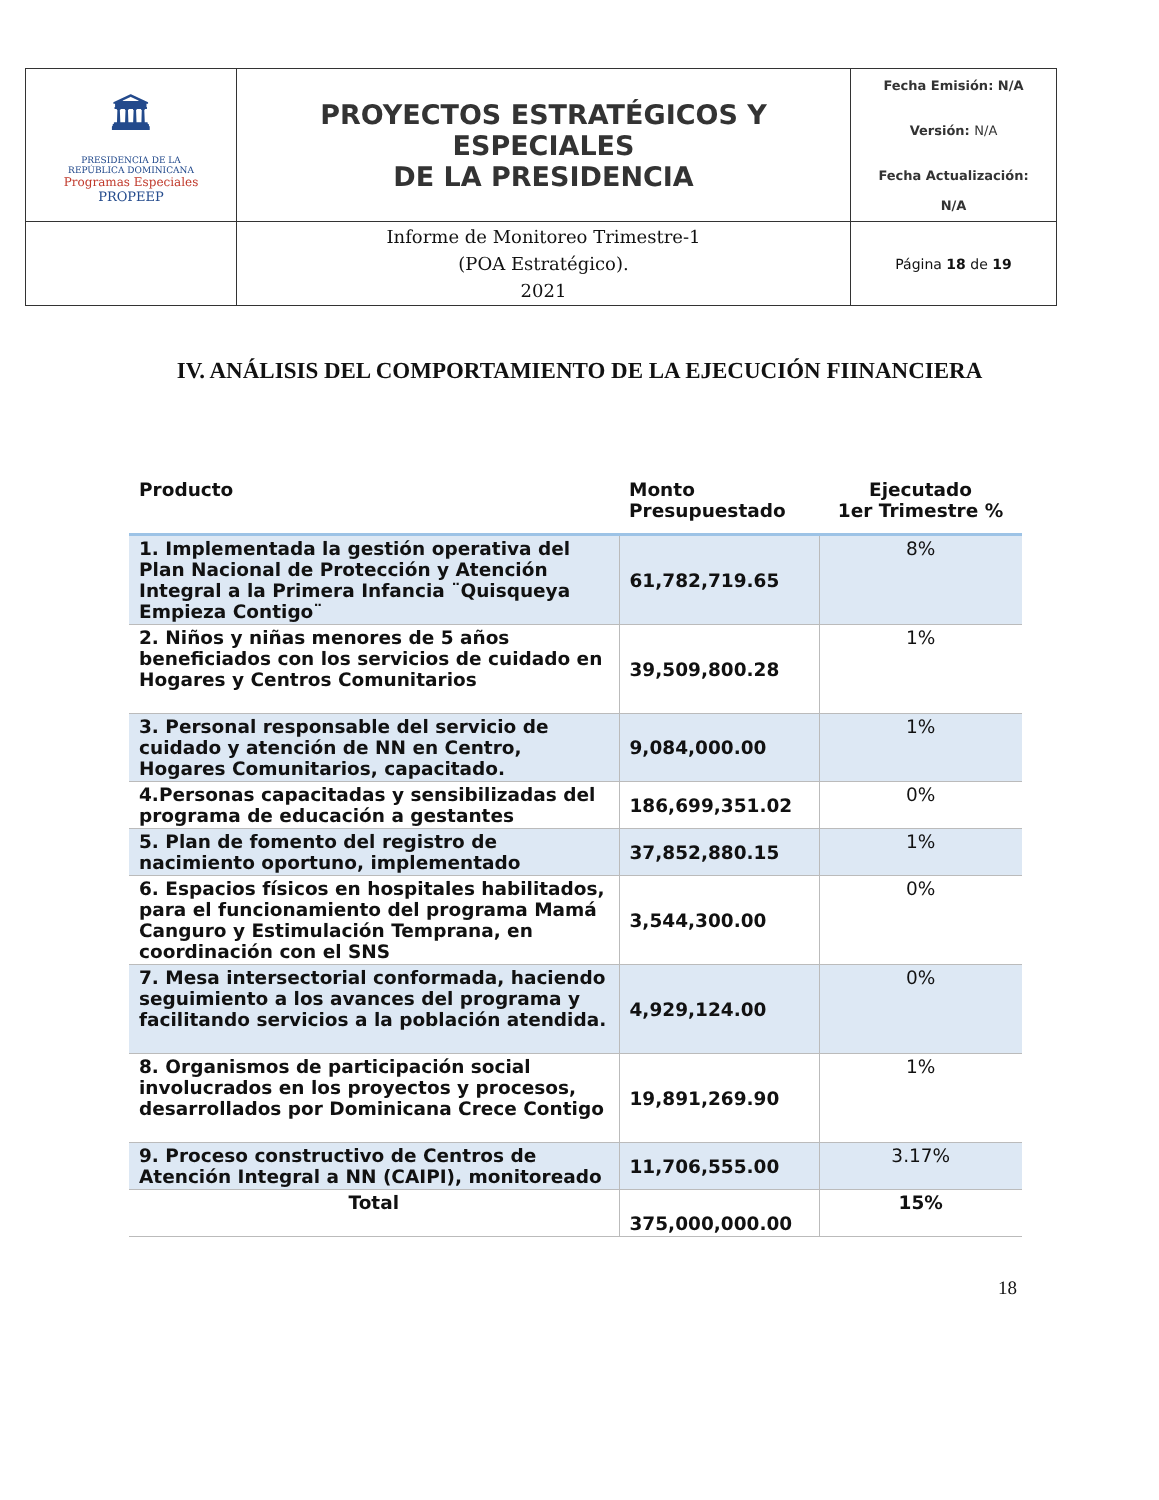| 🏛 PRESIDENCIA DE LA REPÚBLICA DOMINICANA Programas Especiales PROPEEP | PROYECTOS ESTRATÉGICOS Y ESPECIALES DE LA PRESIDENCIA | Fecha Emisión: N/A Versión: N/A Fecha Actualización: N/A |
| | Informe de Monitoreo Trimestre-1 (POA Estratégico). 2021 | Página 18 de 19 |
IV. ANÁLISIS DEL COMPORTAMIENTO DE LA EJECUCIÓN FIINANCIERA
| Producto | Monto Presupuestado | Ejecutado 1er Trimestre % |
| --- | --- | --- |
| 1. Implementada la gestión operativa del Plan Nacional de Protección y Atención Integral a la Primera Infancia ¨Quisqueya Empieza Contigo¨ | 61,782,719.65 | 8% |
| 2. Niños y niñas menores de 5 años beneficiados con los servicios de cuidado en Hogares y Centros Comunitarios | 39,509,800.28 | 1% |
| 3. Personal responsable del servicio de cuidado y atención de NN en Centro, Hogares Comunitarios, capacitado. | 9,084,000.00 | 1% |
| 4.Personas capacitadas y sensibilizadas del programa de educación a gestantes | 186,699,351.02 | 0% |
| 5. Plan de fomento del registro de nacimiento oportuno, implementado | 37,852,880.15 | 1% |
| 6. Espacios físicos en hospitales habilitados, para el funcionamiento del programa Mamá Canguro y Estimulación Temprana, en coordinación con el SNS | 3,544,300.00 | 0% |
| 7. Mesa intersectorial conformada, haciendo seguimiento a los avances del programa y facilitando servicios a la población atendida. | 4,929,124.00 | 0% |
| 8. Organismos de participación social involucrados en los proyectos y procesos, desarrollados por Dominicana Crece Contigo | 19,891,269.90 | 1% |
| 9. Proceso constructivo de Centros de Atención Integral a NN (CAIPI), monitoreado | 11,706,555.00 | 3.17% |
| Total | 375,000,000.00 | 15% |
18